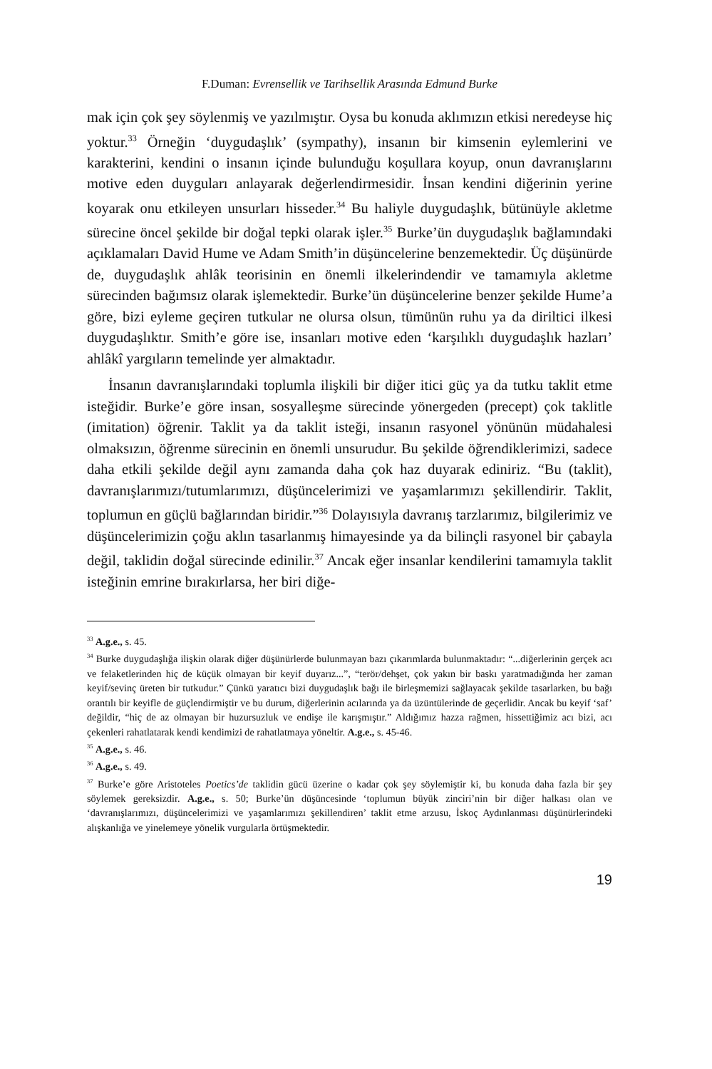F.Duman: Evrensellik ve Tarihsellik Arasında Edmund Burke
mak için çok şey söylenmiş ve yazılmıştır. Oysa bu konuda aklımızın etkisi neredeyse hiç yoktur.<sup>33</sup> Örneğin ‘duygudaşlık’ (sympathy), insanın bir kimsenin eylemlerini ve karakterini, kendini o insanın içinde bulunduğu koşullara koyup, onun davranışlarını motive eden duyguları anlayarak değerlendirmesidir. İnsan kendini diğerinin yerine koyarak onu etkileyen unsurları hisseder.<sup>34</sup> Bu haliyle duygudaşlık, bütünüyle akletme sürecine öncel şekilde bir doğal tepki olarak işler.<sup>35</sup> Burke’ün duygudaşlık bağlamındaki açıklamaları David Hume ve Adam Smith’in düşüncelerine benzemektedir. Üç düşünürde de, duygudaşlık ahlâk teorisinin en önemli ilkelerindendir ve tamamıyla akletme sürecinden bağımsız olarak işlemektedir. Burke’ün düşüncelerine benzer şekilde Hume’a göre, bizi eyleme geçiren tutkular ne olursa olsun, tümünün ruhu ya da diriltici ilkesi duygudaşlıktır. Smith’e göre ise, insanları motive eden ‘karşılıklı duygudaşlık hazları’ ahlâkî yargıların temelinde yer almaktadır.
İnsanın davranışlarındaki toplumla ilişkili bir diğer itici güç ya da tutku taklit etme isteğidir. Burke’e göre insan, sosyalleşme sürecinde yönergeden (precept) çok taklitle (imitation) öğrenir. Taklit ya da taklit isteği, insanın rasyonel yönünün müdahalesi olmaksızın, öğrenme sürecinin en önemli unsurudur. Bu şekilde öğrendiklerimizi, sadece daha etkili şekilde değil aynı zamanda daha çok haz duyarak ediniriz. “Bu (taklit), davranışlarımızı/tutumlarımızı, düşüncelerimizi ve yaşamlarımızı şekillendirir. Taklit, toplumun en güçlü bağlarından biridir.”<sup>36</sup> Dolayısıyla davranış tarzlarımız, bilgilerimiz ve düşüncelerimizin çoğu aklın tasarlanmış himayesinde ya da bilinçli rasyonel bir çabayla değil, taklidin doğal sürecinde edinilir.<sup>37</sup> Ancak eğer insanlar kendilerini tamamıyla taklit isteğinin emrine bırakırlarsa, her biri diğe-
<sup>33</sup> A.g.e., s. 45.
<sup>34</sup> Burke duygudaşlığa ilişkin olarak diğer düşünürlerde bulunmayan bazı çıkarımlarda bulunmaktadır: “...diğerlerinin gerçek acı ve felaketlerinden hiç de küçük olmayan bir keyif duyarız...”, “terör/dehşet, çok yakın bir baskı yaratmadığında her zaman keyif/sevinç üreten bir tutkudur.” Çünkü yaratıcı bizi duygudaşlık bağı ile birleşmemizi sağlayacak şekilde tasarlarken, bu bağı orantılı bir keyifle de güçlendirmiştir ve bu durum, diğerlerinin acılarında ya da üzüntülerinde de geçerlidir. Ancak bu keyif ‘saf’ değildir, “hiç de az olmayan bir huzursuzluk ve endişe ile karışmıştır.” Aldığımız hazza rağmen, hissettiğimiz acı bizi, acı çekenleri rahatlatarak kendi kendimizi de rahatlatmaya yöneltir. A.g.e., s. 45-46.
<sup>35</sup> A.g.e., s. 46.
<sup>36</sup> A.g.e., s. 49.
<sup>37</sup> Burke’e göre Aristoteles Poetics’de taklidin gücü üzerine o kadar çok şey söylemiştir ki, bu konuda daha fazla bir şey söylemek gereksizdir. A.g.e., s. 50; Burke’ün düşüncesinde ‘toplumun büyük zinciri’nin bir diğer halkası olan ve ‘davranışlarımızı, düşüncelerimizi ve yaşamlarımızı şekillendiren’ taklit etme arzusu, İskoç Aydınlanması düşünürlerindeki alışkanlığa ve yinelemeye yönelik vurgularla örtüşmektedir.
19